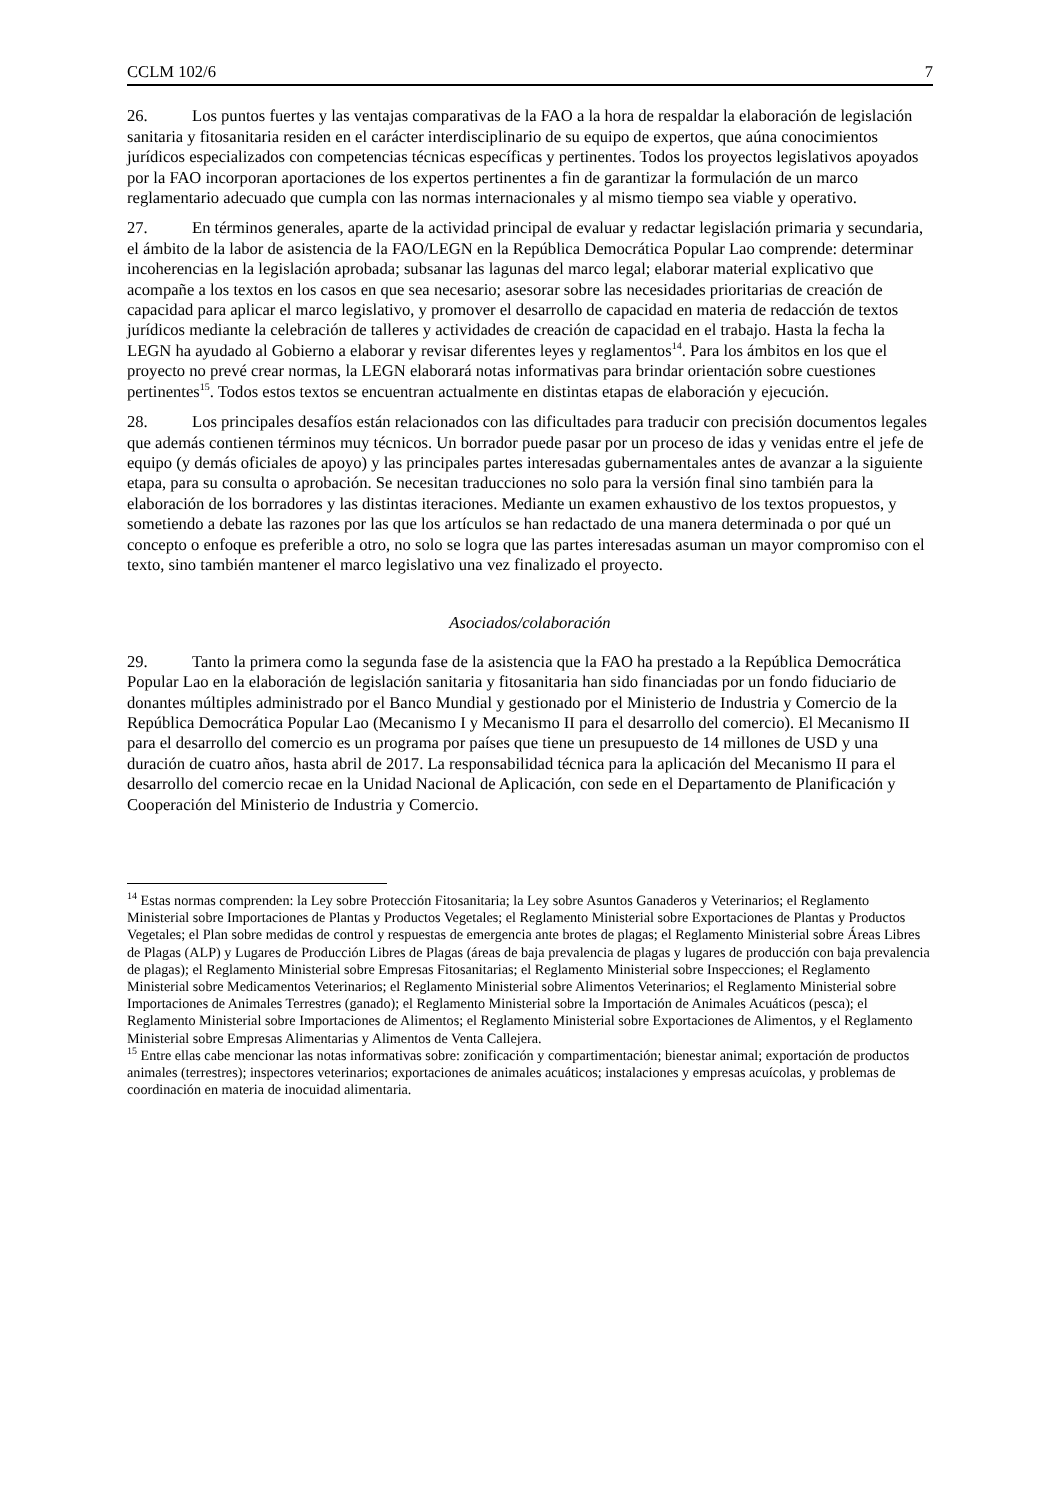CCLM 102/6 7
26. Los puntos fuertes y las ventajas comparativas de la FAO a la hora de respaldar la elaboración de legislación sanitaria y fitosanitaria residen en el carácter interdisciplinario de su equipo de expertos, que aúna conocimientos jurídicos especializados con competencias técnicas específicas y pertinentes. Todos los proyectos legislativos apoyados por la FAO incorporan aportaciones de los expertos pertinentes a fin de garantizar la formulación de un marco reglamentario adecuado que cumpla con las normas internacionales y al mismo tiempo sea viable y operativo.
27. En términos generales, aparte de la actividad principal de evaluar y redactar legislación primaria y secundaria, el ámbito de la labor de asistencia de la FAO/LEGN en la República Democrática Popular Lao comprende: determinar incoherencias en la legislación aprobada; subsanar las lagunas del marco legal; elaborar material explicativo que acompañe a los textos en los casos en que sea necesario; asesorar sobre las necesidades prioritarias de creación de capacidad para aplicar el marco legislativo, y promover el desarrollo de capacidad en materia de redacción de textos jurídicos mediante la celebración de talleres y actividades de creación de capacidad en el trabajo. Hasta la fecha la LEGN ha ayudado al Gobierno a elaborar y revisar diferentes leyes y reglamentos<sup>14</sup>. Para los ámbitos en los que el proyecto no prevé crear normas, la LEGN elaborará notas informativas para brindar orientación sobre cuestiones pertinentes<sup>15</sup>. Todos estos textos se encuentran actualmente en distintas etapas de elaboración y ejecución.
28. Los principales desafíos están relacionados con las dificultades para traducir con precisión documentos legales que además contienen términos muy técnicos. Un borrador puede pasar por un proceso de idas y venidas entre el jefe de equipo (y demás oficiales de apoyo) y las principales partes interesadas gubernamentales antes de avanzar a la siguiente etapa, para su consulta o aprobación. Se necesitan traducciones no solo para la versión final sino también para la elaboración de los borradores y las distintas iteraciones. Mediante un examen exhaustivo de los textos propuestos, y sometiendo a debate las razones por las que los artículos se han redactado de una manera determinada o por qué un concepto o enfoque es preferible a otro, no solo se logra que las partes interesadas asuman un mayor compromiso con el texto, sino también mantener el marco legislativo una vez finalizado el proyecto.
Asociados/colaboración
29. Tanto la primera como la segunda fase de la asistencia que la FAO ha prestado a la República Democrática Popular Lao en la elaboración de legislación sanitaria y fitosanitaria han sido financiadas por un fondo fiduciario de donantes múltiples administrado por el Banco Mundial y gestionado por el Ministerio de Industria y Comercio de la República Democrática Popular Lao (Mecanismo I y Mecanismo II para el desarrollo del comercio). El Mecanismo II para el desarrollo del comercio es un programa por países que tiene un presupuesto de 14 millones de USD y una duración de cuatro años, hasta abril de 2017. La responsabilidad técnica para la aplicación del Mecanismo II para el desarrollo del comercio recae en la Unidad Nacional de Aplicación, con sede en el Departamento de Planificación y Cooperación del Ministerio de Industria y Comercio.
<sup>14</sup> Estas normas comprenden: la Ley sobre Protección Fitosanitaria; la Ley sobre Asuntos Ganaderos y Veterinarios; el Reglamento Ministerial sobre Importaciones de Plantas y Productos Vegetales; el Reglamento Ministerial sobre Exportaciones de Plantas y Productos Vegetales; el Plan sobre medidas de control y respuestas de emergencia ante brotes de plagas; el Reglamento Ministerial sobre Áreas Libres de Plagas (ALP) y Lugares de Producción Libres de Plagas (áreas de baja prevalencia de plagas y lugares de producción con baja prevalencia de plagas); el Reglamento Ministerial sobre Empresas Fitosanitarias; el Reglamento Ministerial sobre Inspecciones; el Reglamento Ministerial sobre Medicamentos Veterinarios; el Reglamento Ministerial sobre Alimentos Veterinarios; el Reglamento Ministerial sobre Importaciones de Animales Terrestres (ganado); el Reglamento Ministerial sobre la Importación de Animales Acuáticos (pesca); el Reglamento Ministerial sobre Importaciones de Alimentos; el Reglamento Ministerial sobre Exportaciones de Alimentos, y el Reglamento Ministerial sobre Empresas Alimentarias y Alimentos de Venta Callejera.
<sup>15</sup> Entre ellas cabe mencionar las notas informativas sobre: zonificación y compartimentación; bienestar animal; exportación de productos animales (terrestres); inspectores veterinarios; exportaciones de animales acuáticos; instalaciones y empresas acuícolas, y problemas de coordinación en materia de inocuidad alimentaria.